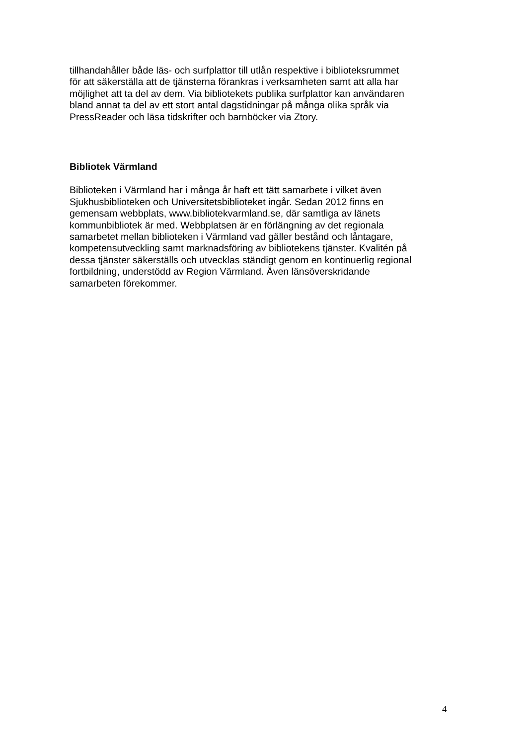tillhandahåller både läs- och surfplattor till utlån respektive i biblioteksrummet
för att säkerställa att de tjänsterna förankras i verksamheten samt att alla har
möjlighet att ta del av dem. Via bibliotekets publika surfplattor kan användaren
bland annat ta del av ett stort antal dagstidningar på många olika språk via
PressReader och läsa tidskrifter och barnböcker via Ztory.
Bibliotek Värmland
Biblioteken i Värmland har i många år haft ett tätt samarbete i vilket även
Sjukhusbiblioteken och Universitetsbiblioteket ingår. Sedan 2012 finns en
gemensam webbplats, www.bibliotekvarmland.se, där samtliga av länets
kommunbibliotek är med. Webbplatsen är en förlängning av det regionala
samarbetet mellan biblioteken i Värmland vad gäller bestånd och låntagare,
kompetensutveckling samt marknadsföring av bibliotekens tjänster. Kvalitén på
dessa tjänster säkerställs och utvecklas ständigt genom en kontinuerlig regional
fortbildning, understödd av Region Värmland. Även länsöverskridande
samarbeten förekommer.
4